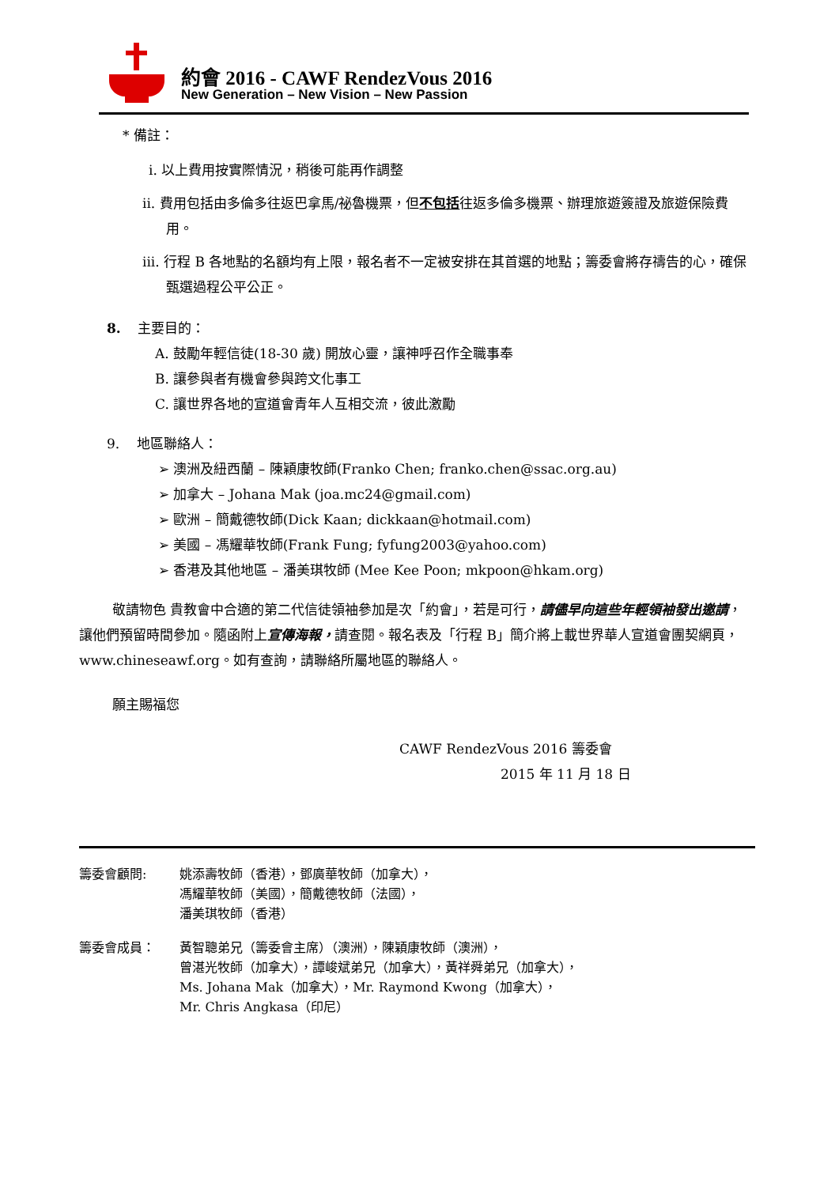約會 2016 - CAWF RendezVous 2016
New Generation – New Vision – New Passion
* 備註：
i. 以上費用按實際情況，稍後可能再作調整
ii. 費用包括由多倫多往返巴拿馬/祕魯機票，但不包括往返多倫多機票、辦理旅遊簽證及旅遊保險費用。
iii. 行程 B 各地點的名額均有上限，報名者不一定被安排在其首選的地點；籌委會將存禱告的心，確保甄選過程公平公正。
8. 主要目的：
A. 鼓勵年輕信徒(18-30 歲) 開放心靈，讓神呼召作全職事奉
B. 讓參與者有機會參與跨文化事工
C. 讓世界各地的宣道會青年人互相交流，彼此激勵
9. 地區聯絡人：
➢ 澳洲及紐西蘭 – 陳穎康牧師(Franko Chen; franko.chen@ssac.org.au)
➢ 加拿大 – Johana Mak (joa.mc24@gmail.com)
➢ 歐洲 – 簡戴德牧師(Dick Kaan; dickkaan@hotmail.com)
➢ 美國 – 馮耀華牧師(Frank Fung; fyfung2003@yahoo.com)
➢ 香港及其他地區 – 潘美琪牧師 (Mee Kee Poon; mkpoon@hkam.org)
敬請物色 貴教會中合適的第二代信徒領袖參加是次「約會」，若是可行，請儘早向這些年輕領袖發出邀請，讓他們預留時間參加。隨函附上宣傳海報，請查閱。報名表及「行程 B」簡介將上載世界華人宣道會團契網頁，www.chineseawf.org。如有查詢，請聯絡所屬地區的聯絡人。
願主賜福您
CAWF RendezVous 2016 籌委會
2015 年 11 月 18 日
籌委會顧問: 姚添壽牧師（香港），鄧廣華牧師（加拿大），
馮耀華牧師（美國），簡戴德牧師（法國），
潘美琪牧師（香港）
籌委會成員： 黃智聰弟兄（籌委會主席）（澳洲），陳穎康牧師（澳洲），
曾湛光牧師（加拿大），譚峻斌弟兄（加拿大），黃祥舜弟兄（加拿大），
Ms. Johana Mak（加拿大），Mr. Raymond Kwong（加拿大），
Mr. Chris Angkasa（印尼）